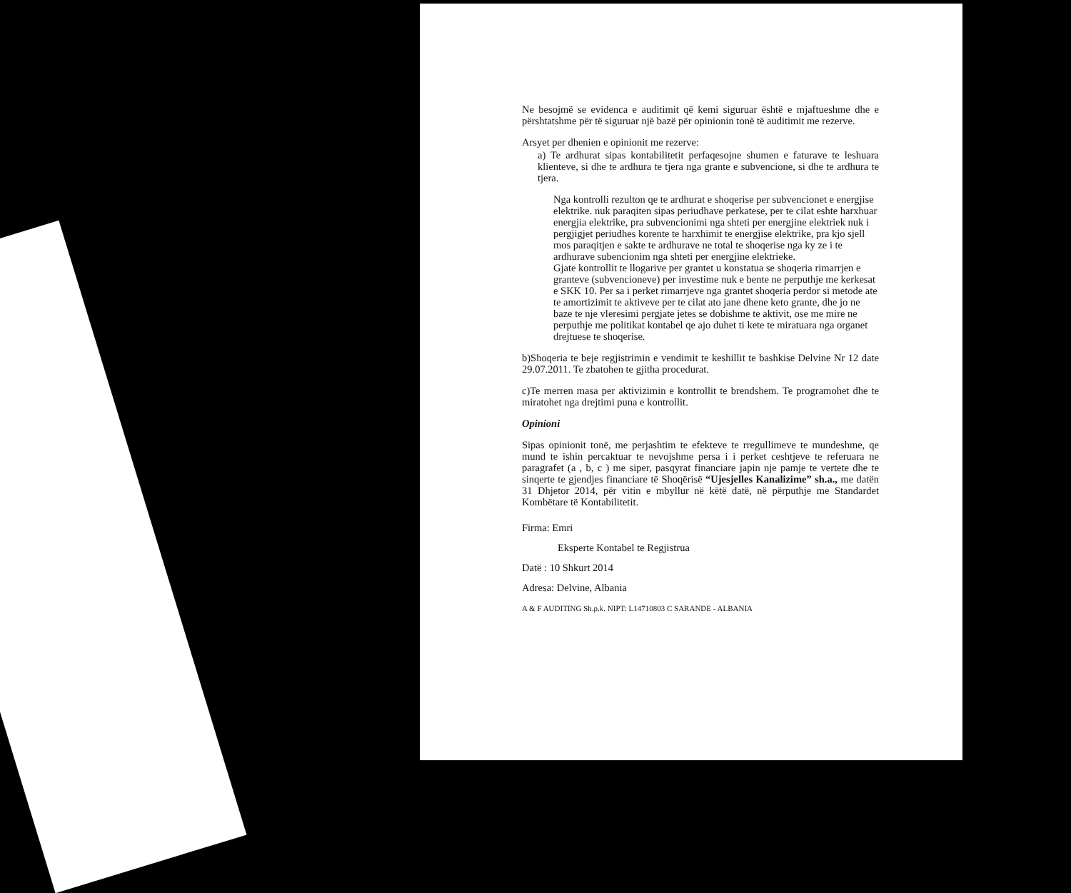Ne besojmë se evidenca e auditimit që kemi siguruar është e mjaftueshme dhe e përshtatshme për të siguruar një bazë për opinionin tonë të auditimit me rezerve.
Arsyet per dhenien e opinionit me rezerve:
a) Te ardhurat sipas kontabilitetit perfaqesojne shumen e faturave te leshuara klienteve, si dhe te ardhura te tjera nga grante e subvencione, si dhe te ardhura te tjera.
Nga kontrolli rezulton qe te ardhurat e shoqerise per subvencionet e energjise elektrike. nuk paraqiten sipas periudhave perkatese, per te cilat eshte harxhuar energjia elektrike, pra subvencionimi nga shteti per energjine elektriek nuk i pergjigjet periudhes korente te harxhimit te energjise elektrike, pra kjo sjell mos paraqitjen e sakte te ardhurave ne total te shoqerise nga ky ze i te ardhurave subencionim nga shteti per energjine elektrieke.
Gjate kontrollit te llogarive per grantet u konstatua se shoqeria rimarrjen e granteve (subvencioneve) per investime nuk e bente ne perputhje me kerkesat e SKK 10. Per sa i perket rimarrjeve nga grantet shoqeria perdor si metode ate te amortizimit te aktiveve per te cilat ato jane dhene keto grante, dhe jo ne baze te nje vleresimi pergjate jetes se dobishme te aktivit, ose me mire ne perputhje me politikat kontabel qe ajo duhet ti kete te miratuara nga organet drejtuese te shoqerise.
b)Shoqeria te beje regjistrimin e vendimit te keshillit te bashkise Delvine Nr 12 date 29.07.2011. Te zbatohen te gjitha procedurat.
c)Te merren masa per aktivizimin e kontrollit te brendshem. Te programohet dhe te miratohet nga drejtimi puna e kontrollit.
Opinioni
Sipas opinionit tonë, me perjashtim te efekteve te rregullimeve te mundeshme, qe mund te ishin percaktuar te nevojshme persa i i perket ceshtjeve te referuara ne paragrafet (a , b, c ) me siper, pasqyrat financiare japin nje pamje te vertete dhe te sinqerte te gjendjes financiare të Shoqërisë “Ujesjelles Kanalizime” sh.a., me datën 31 Dhjetor 2014, për vitin e mbyllur në këtë datë, në përputhje me Standardet Kombëtare të Kontabilitetit.
Firma: Emri
Eksperte Kontabel te Regjistrua
Datë : 10 Shkurt 2014
Adresa: Delvine, Albania
A & F AUDITING Sh.p.k. NIPT: L14710803 C SARANDE - ALBANIA